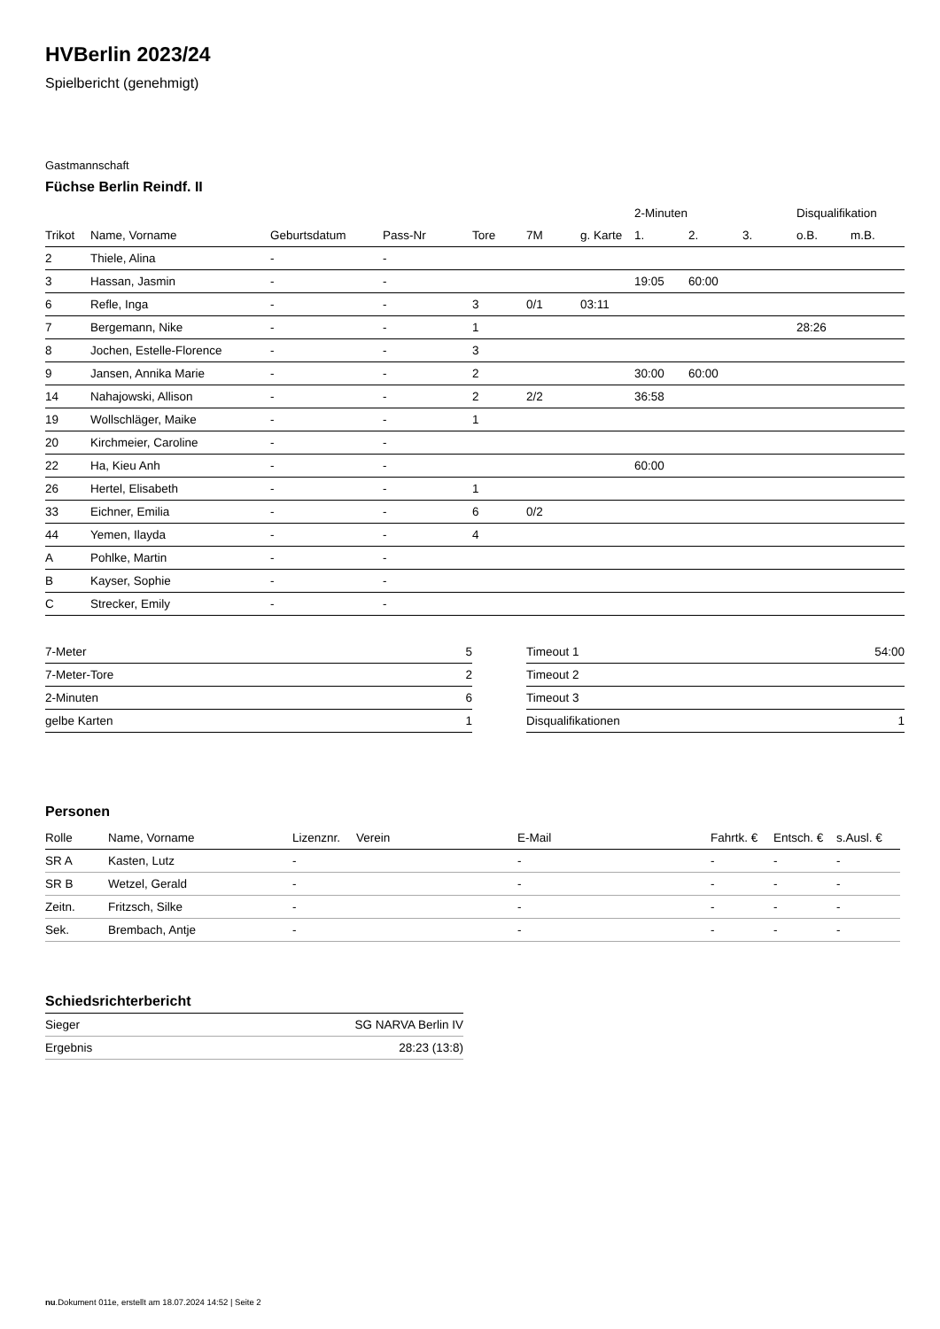HVBerlin 2023/24
Spielbericht (genehmigt)
Gastmannschaft
Füchse Berlin Reindf. II
| | | | | | | | 2-Minuten | | | Disqualifikation | |
| --- | --- | --- | --- | --- | --- | --- | --- | --- | --- | --- | --- |
| Trikot | Name, Vorname | Geburtsdatum | Pass-Nr | Tore | 7M | g. Karte | 1. | 2. | 3. | o.B. | m.B. |
| 2 | Thiele, Alina | - | - | | | | | | | | |
| 3 | Hassan, Jasmin | - | - | | | | 19:05 | 60:00 | | | |
| 6 | Refle, Inga | - | - | 3 | 0/1 | 03:11 | | | | | |
| 7 | Bergemann, Nike | - | - | 1 | | | | | | 28:26 | |
| 8 | Jochen, Estelle-Florence | - | - | 3 | | | | | | | |
| 9 | Jansen, Annika Marie | - | - | 2 | | | 30:00 | 60:00 | | | |
| 14 | Nahajowski, Allison | - | - | 2 | 2/2 | | 36:58 | | | | |
| 19 | Wollschläger, Maike | - | - | 1 | | | | | | | |
| 20 | Kirchmeier, Caroline | - | - | | | | | | | | |
| 22 | Ha, Kieu Anh | - | - | | | | 60:00 | | | | |
| 26 | Hertel, Elisabeth | - | - | 1 | | | | | | | |
| 33 | Eichner, Emilia | - | - | 6 | 0/2 | | | | | | |
| 44 | Yemen, Ilayda | - | - | 4 | | | | | | | |
| A | Pohlke, Martin | - | - | | | | | | | | |
| B | Kayser, Sophie | - | - | | | | | | | | |
| C | Strecker, Emily | - | - | | | | | | | | |
| 7-Meter | 5 |
| 7-Meter-Tore | 2 |
| 2-Minuten | 6 |
| gelbe Karten | 1 |
| Timeout 1 | 54:00 |
| Timeout 2 | |
| Timeout 3 | |
| Disqualifikationen | 1 |
Personen
| Rolle | Name, Vorname | Lizenznr. | Verein | E-Mail | Fahrtk. € | Entsch. € | s.Ausl. € |
| --- | --- | --- | --- | --- | --- | --- | --- |
| SR A | Kasten, Lutz | - | | - | - | - | - |
| SR B | Wetzel, Gerald | - | | - | - | - | - |
| Zeitn. | Fritzsch, Silke | - | | - | - | - | - |
| Sek. | Brembach, Antje | - | | - | - | - | - |
Schiedsrichterbericht
| Sieger | SG NARVA Berlin IV |
| Ergebnis | 28:23 (13:8) |
nu.Dokument 011e, erstellt am 18.07.2024 14:52 | Seite 2